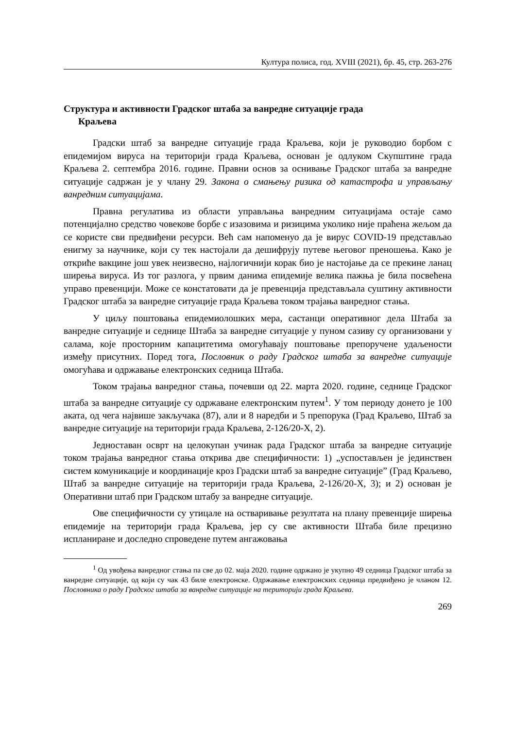Култура полиса, год. XVIII (2021), бр. 45, стр. 263-276
Структура и активности Градског штаба за ванредне ситуације града
Краљева
Градски штаб за ванредне ситуације града Краљева, који је руководио борбом с епидемијом вируса на територији града Краљева, основан је одлуком Скупштине града Краљева 2. септембра 2016. године. Правни основ за оснивање Градског штаба за ванредне ситуације садржан је у члану 29. Закона о смањењу ризика од катастрофа и управљању ванредним ситуацијама.
Правна регулатива из области управљања ванредним ситуацијама остаје само потенцијално средство човекове борбе с изазовима и ризицима уколико није праћена жељом да се користе сви предвиђени ресурси. Већ сам напоменуо да је вирус COVID-19 представљао енигму за научнике, који су тек настојали да дешифрују путеве његовог преношења. Како је откриће вакцине још увек неизвесно, најлогичнији корак био је настојање да се прекине ланац ширења вируса. Из тог разлога, у првим данима епидемије велика пажња је била посвећена управо превенцији. Може се констатовати да је превенција представљала суштину активности Градског штаба за ванредне ситуације града Краљева током трајања ванредног стања.
У циљу поштовања епидемиолошких мера, састанци оперативног дела Штаба за ванредне ситуације и седнице Штаба за ванредне ситуације у пуном сазиву су организовани у салама, које просторним капацитетима омогућавају поштовање препоручене удаљености између присутних. Поред тога, Пословник о раду Градског штаба за ванредне ситуације омогућава и одржавање електронских седница Штаба.
Током трајања ванредног стања, почевши од 22. марта 2020. године, седнице Градског штаба за ванредне ситуације су одржаване електронским путем<sup>1</sup>. У том периоду донето је 100 аката, од чега највише закључака (87), али и 8 наредби и 5 препорука (Град Краљево, Штаб за ванредне ситуације на територији града Краљева, 2-126/20-X, 2).
Једноставан осврт на целокупан учинак рада Градског штаба за ванредне ситуације током трајања ванредног стања открива две специфичности: 1) „успостављен је јединствен систем комуникације и координације кроз Градски штаб за ванредне ситуације” (Град Краљево, Штаб за ванредне ситуације на територији града Краљева, 2-126/20-X, 3); и 2) основан је Оперативни штаб при Градском штабу за ванредне ситуације.
Ове специфичности су утицале на остваривање резултата на плану превенције ширења епидемије на територији града Краљева, јер су све активности Штаба биле прецизно испланиране и доследно спроведене путем ангажовања
<sup>1</sup> Од увођења ванредног стања па све до 02. маја 2020. године одржано је укупно 49 седница Градског штаба за ванредне ситуације, од који су чак 43 биле електронске. Одржавање електронских седница предвиђено је чланом 12. Пословника о раду Градског штаба за ванредне ситуације на територији града Краљева.
269